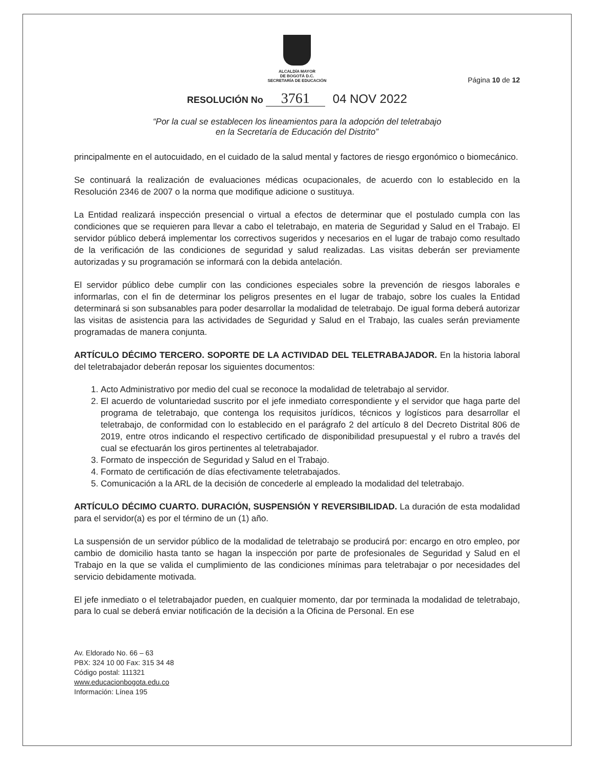ALCALDÍA MAYOR
DE BOGOTÁ D.C.
SECRETARÍA DE EDUCACIÓN
Página 10 de 12
RESOLUCIÓN No 3761 04 NOV 2022
“Por la cual se establecen los lineamientos para la adopción del teletrabajo
en la Secretaría de Educación del Distrito”
principalmente en el autocuidado, en el cuidado de la salud mental y factores de riesgo ergonómico o biomecánico.
Se continuará la realización de evaluaciones médicas ocupacionales, de acuerdo con lo establecido en la Resolución 2346 de 2007 o la norma que modifique adicione o sustituya.
La Entidad realizará inspección presencial o virtual a efectos de determinar que el postulado cumpla con las condiciones que se requieren para llevar a cabo el teletrabajo, en materia de Seguridad y Salud en el Trabajo. El servidor público deberá implementar los correctivos sugeridos y necesarios en el lugar de trabajo como resultado de la verificación de las condiciones de seguridad y salud realizadas. Las visitas deberán ser previamente autorizadas y su programación se informará con la debida antelación.
El servidor público debe cumplir con las condiciones especiales sobre la prevención de riesgos laborales e informarlas, con el fin de determinar los peligros presentes en el lugar de trabajo, sobre los cuales la Entidad determinará si son subsanables para poder desarrollar la modalidad de teletrabajo. De igual forma deberá autorizar las visitas de asistencia para las actividades de Seguridad y Salud en el Trabajo, las cuales serán previamente programadas de manera conjunta.
ARTÍCULO DÉCIMO TERCERO. SOPORTE DE LA ACTIVIDAD DEL TELETRABAJADOR. En la historia laboral del teletrabajador deberán reposar los siguientes documentos:
1. Acto Administrativo por medio del cual se reconoce la modalidad de teletrabajo al servidor.
2. El acuerdo de voluntariedad suscrito por el jefe inmediato correspondiente y el servidor que haga parte del programa de teletrabajo, que contenga los requisitos jurídicos, técnicos y logísticos para desarrollar el teletrabajo, de conformidad con lo establecido en el parágrafo 2 del artículo 8 del Decreto Distrital 806 de 2019, entre otros indicando el respectivo certificado de disponibilidad presupuestal y el rubro a través del cual se efectuarán los giros pertinentes al teletrabajador.
3. Formato de inspección de Seguridad y Salud en el Trabajo.
4. Formato de certificación de días efectivamente teletrabajados.
5. Comunicación a la ARL de la decisión de concederle al empleado la modalidad del teletrabajo.
ARTÍCULO DÉCIMO CUARTO. DURACIÓN, SUSPENSIÓN Y REVERSIBILIDAD. La duración de esta modalidad para el servidor(a) es por el término de un (1) año.
La suspensión de un servidor público de la modalidad de teletrabajo se producirá por: encargo en otro empleo, por cambio de domicilio hasta tanto se hagan la inspección por parte de profesionales de Seguridad y Salud en el Trabajo en la que se valida el cumplimiento de las condiciones mínimas para teletrabajar o por necesidades del servicio debidamente motivada.
El jefe inmediato o el teletrabajador pueden, en cualquier momento, dar por terminada la modalidad de teletrabajo, para lo cual se deberá enviar notificación de la decisión a la Oficina de Personal. En ese
Av. Eldorado No. 66 – 63
PBX: 324 10 00 Fax: 315 34 48
Código postal: 111321
www.educacionbogota.edu.co
Información: Línea 195